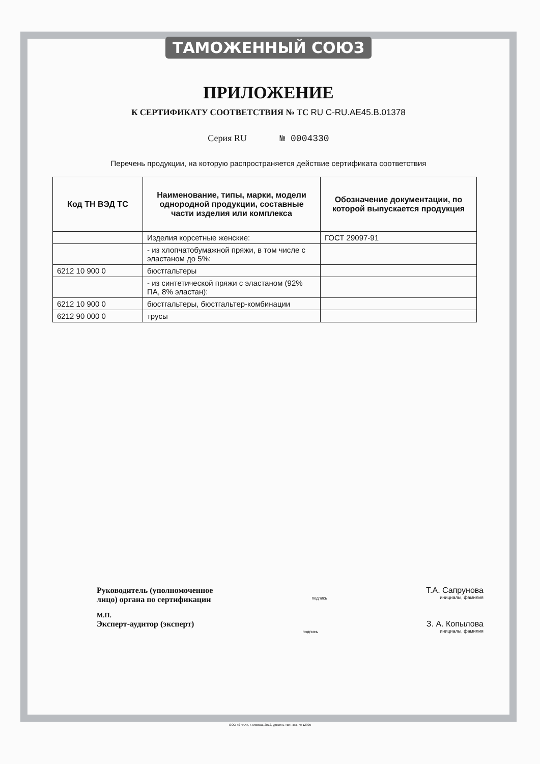ТАМОЖЕННЫЙ СОЮЗ
ПРИЛОЖЕНИЕ
К СЕРТИФИКАТУ СООТВЕТСТВИЯ № ТС RU C-RU.AE45.B.01378
Серия RU № 0004330
Перечень продукции, на которую распространяется действие сертификата соответствия
| Код ТН ВЭД ТС | Наименование, типы, марки, модели однородной продукции, составные части изделия или комплекса | Обозначение документации, по которой выпускается продукция |
| --- | --- | --- |
| | Изделия корсетные женские: | ГОСТ 29097-91 |
| | - из хлопчатобумажной пряжи, в том числе с эластаном до 5%: | |
| 6212 10 900 0 | бюстгальтеры | |
| | - из синтетической пряжи с эластаном (92% ПА, 8% эластан): | |
| 6212 10 900 0 | бюстгальтеры, бюстгальтер-комбинации | |
| 6212 90 000 0 | трусы | |
Руководитель (уполномоченное
лицо) органа по сертификации
подпись
Т.А. Сапрунова
инициалы, фамилия
М.П.
Эксперт-аудитор (эксперт)
подпись
З. А. Копылова
инициалы, фамилия
ООО «ЗНАК», г. Москва, 2012, уровень «В», зак. № 12995